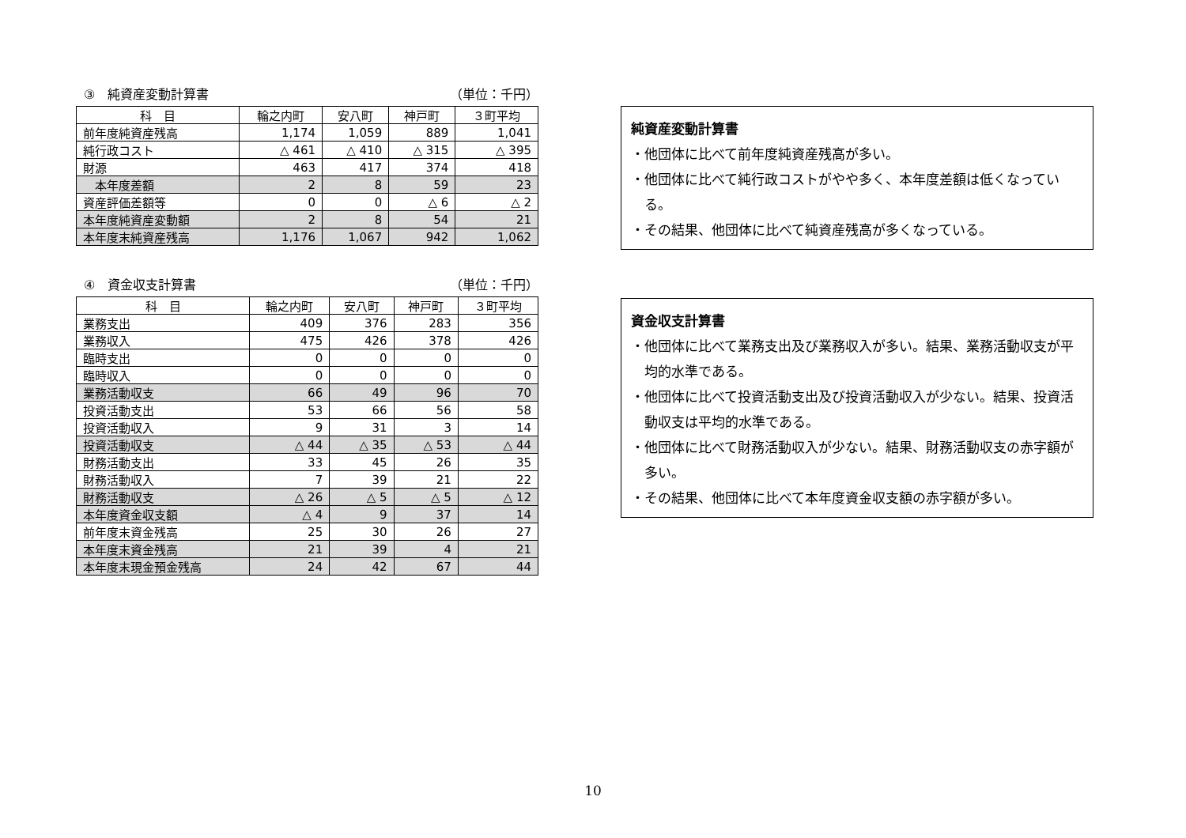③　純資産変動計算書 （単位：千円）
| 科 目 | 輪之内町 | 安八町 | 神戸町 | ３町平均 |
| --- | --- | --- | --- | --- |
| 前年度純資産残高 | 1,174 | 1,059 | 889 | 1,041 |
| 純行政コスト | △ 461 | △ 410 | △ 315 | △ 395 |
| 財源 | 463 | 417 | 374 | 418 |
| 本年度差額 | 2 | 8 | 59 | 23 |
| 資産評価差額等 | 0 | 0 | △ 6 | △ 2 |
| 本年度純資産変動額 | 2 | 8 | 54 | 21 |
| 本年度末純資産残高 | 1,176 | 1,067 | 942 | 1,062 |
④　資金収支計算書 （単位：千円）
| 科 目 | 輪之内町 | 安八町 | 神戸町 | ３町平均 |
| --- | --- | --- | --- | --- |
| 業務支出 | 409 | 376 | 283 | 356 |
| 業務収入 | 475 | 426 | 378 | 426 |
| 臨時支出 | 0 | 0 | 0 | 0 |
| 臨時収入 | 0 | 0 | 0 | 0 |
| 業務活動収支 | 66 | 49 | 96 | 70 |
| 投資活動支出 | 53 | 66 | 56 | 58 |
| 投資活動収入 | 9 | 31 | 3 | 14 |
| 投資活動収支 | △ 44 | △ 35 | △ 53 | △ 44 |
| 財務活動支出 | 33 | 45 | 26 | 35 |
| 財務活動収入 | 7 | 39 | 21 | 22 |
| 財務活動収支 | △ 26 | △ 5 | △ 5 | △ 12 |
| 本年度資金収支額 | △ 4 | 9 | 37 | 14 |
| 前年度末資金残高 | 25 | 30 | 26 | 27 |
| 本年度末資金残高 | 21 | 39 | 4 | 21 |
| 本年度末現金預金残高 | 24 | 42 | 67 | 44 |
純資産変動計算書
・他団体に比べて前年度純資産残高が多い。
・他団体に比べて純行政コストがやや多く、本年度差額は低くなっている。
・その結果、他団体に比べて純資産残高が多くなっている。
資金収支計算書
・他団体に比べて業務支出及び業務収入が多い。結果、業務活動収支が平均的水準である。
・他団体に比べて投資活動支出及び投資活動収入が少ない。結果、投資活動収支は平均的水準である。
・他団体に比べて財務活動収入が少ない。結果、財務活動収支の赤字額が多い。
・その結果、他団体に比べて本年度資金収支額の赤字額が多い。
10